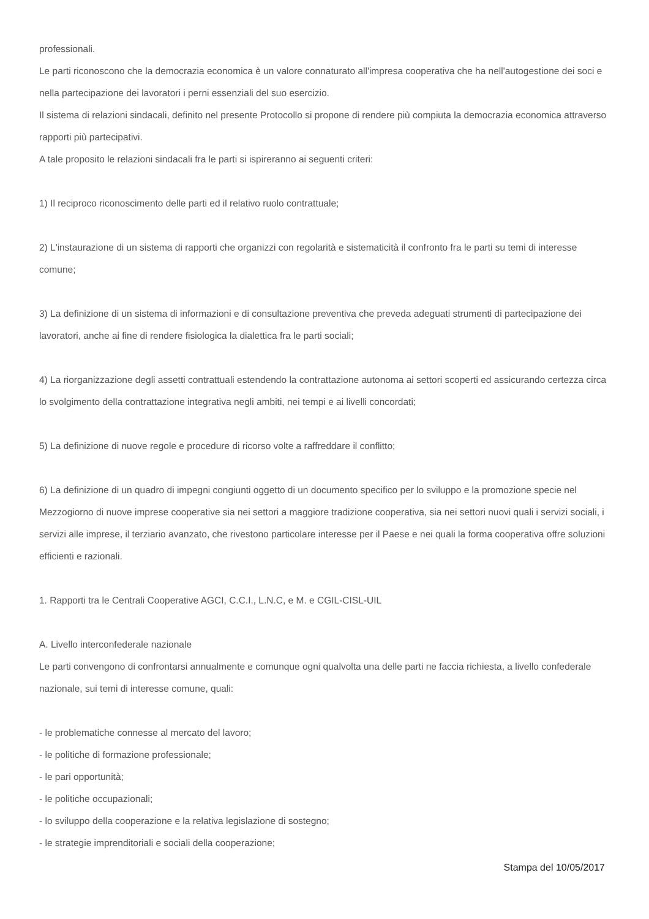professionali.
Le parti riconoscono che la democrazia economica è un valore connaturato all'impresa cooperativa che ha nell'autogestione dei soci e nella partecipazione dei lavoratori i perni essenziali del suo esercizio.
Il sistema di relazioni sindacali, definito nel presente Protocollo si propone di rendere più compiuta la democrazia economica attraverso rapporti più partecipativi.
A tale proposito le relazioni sindacali fra le parti si ispireranno ai seguenti criteri:
1) Il reciproco riconoscimento delle parti ed il relativo ruolo contrattuale;
2) L'instaurazione di un sistema di rapporti che organizzi con regolarità e sistematicità il confronto fra le parti su temi di interesse comune;
3) La definizione di un sistema di informazioni e di consultazione preventiva che preveda adeguati strumenti di partecipazione dei lavoratori, anche ai fine di rendere fisiologica la dialettica fra le parti sociali;
4) La riorganizzazione degli assetti contrattuali estendendo la contrattazione autonoma ai settori scoperti ed assicurando certezza circa lo svolgimento della contrattazione integrativa negli ambiti, nei tempi e ai livelli concordati;
5) La definizione di nuove regole e procedure di ricorso volte a raffreddare il conflitto;
6) La definizione di un quadro di impegni congiunti oggetto di un documento specifico per lo sviluppo e la promozione specie nel Mezzogiorno di nuove imprese cooperative sia nei settori a maggiore tradizione cooperativa, sia nei settori nuovi quali i servizi sociali, i servizi alle imprese, il terziario avanzato, che rivestono particolare interesse per il Paese e nei quali la forma cooperativa offre soluzioni efficienti e razionali.
1. Rapporti tra le Centrali Cooperative AGCI, C.C.I., L.N.C, e M. e CGIL-CISL-UIL
A. Livello interconfederale nazionale
Le parti convengono di confrontarsi annualmente e comunque ogni qualvolta una delle parti ne faccia richiesta, a livello confederale nazionale, sui temi di interesse comune, quali:
- le problematiche connesse al mercato del lavoro;
- le politiche di formazione professionale;
- le pari opportunità;
- le politiche occupazionali;
- lo sviluppo della cooperazione e la relativa legislazione di sostegno;
- le strategie imprenditoriali e sociali della cooperazione;
Stampa del 10/05/2017